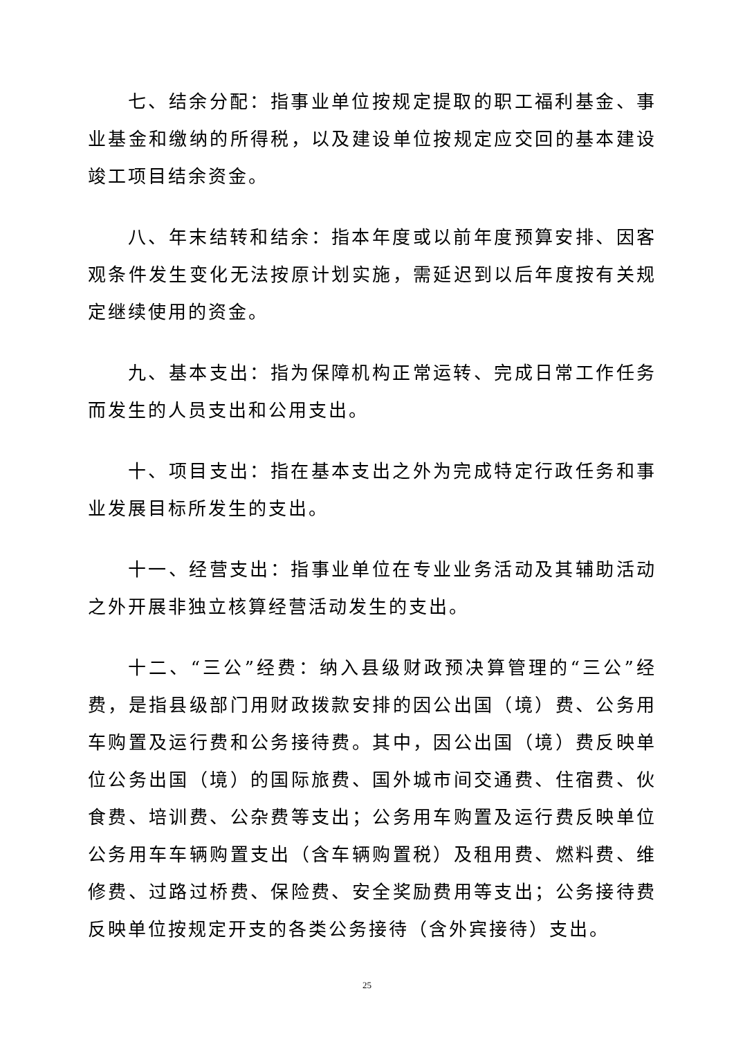七、结余分配：指事业单位按规定提取的职工福利基金、事业基金和缴纳的所得税，以及建设单位按规定应交回的基本建设竣工项目结余资金。
八、年末结转和结余：指本年度或以前年度预算安排、因客观条件发生变化无法按原计划实施，需延迟到以后年度按有关规定继续使用的资金。
九、基本支出：指为保障机构正常运转、完成日常工作任务而发生的人员支出和公用支出。
十、项目支出：指在基本支出之外为完成特定行政任务和事业发展目标所发生的支出。
十一、经营支出：指事业单位在专业业务活动及其辅助活动之外开展非独立核算经营活动发生的支出。
十二、“三公”经费：纳入县级财政预决算管理的“三公”经费，是指县级部门用财政拨款安排的因公出国（境）费、公务用车购置及运行费和公务接待费。其中，因公出国（境）费反映单位公务出国（境）的国际旅费、国外城市间交通费、住宿费、伙食费、培训费、公杂费等支出；公务用车购置及运行费反映单位公务用车车辆购置支出（含车辆购置税）及租用费、燃料费、维修费、过路过桥费、保险费、安全奖励费用等支出；公务接待费反映单位按规定开支的各类公务接待（含外宾接待）支出。
25